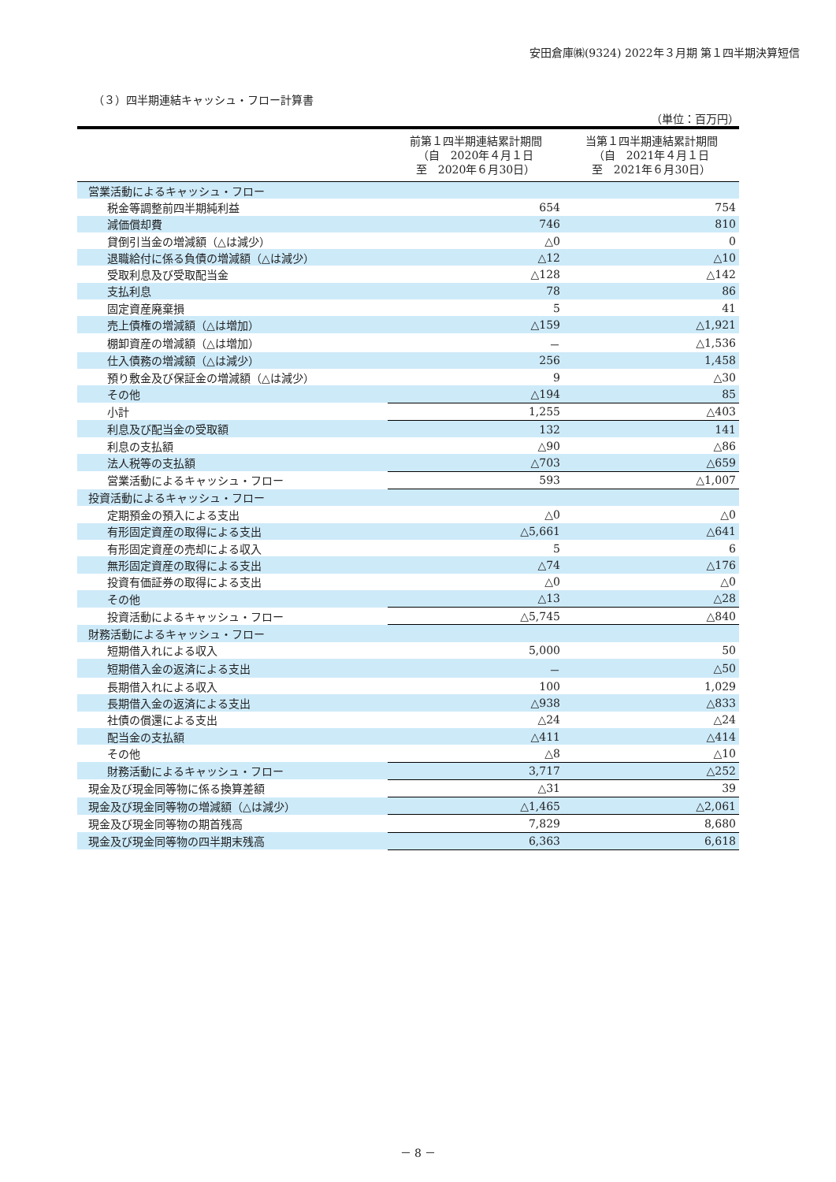安田倉庫㈱(9324) 2022年３月期 第１四半期決算短信
（３）四半期連結キャッシュ・フロー計算書
（単位：百万円）
| | 前第１四半期連結累計期間 （自 2020年４月１日 至 2020年６月30日） | 当第１四半期連結累計期間 （自 2021年４月１日 至 2021年６月30日） |
| --- | --- | --- |
| 営業活動によるキャッシュ・フロー | | |
| 税金等調整前四半期純利益 | 654 | 754 |
| 減価償却費 | 746 | 810 |
| 貸倒引当金の増減額（△は減少） | △0 | 0 |
| 退職給付に係る負債の増減額（△は減少） | △12 | △10 |
| 受取利息及び受取配当金 | △128 | △142 |
| 支払利息 | 78 | 86 |
| 固定資産廃棄損 | 5 | 41 |
| 売上債権の増減額（△は増加） | △159 | △1,921 |
| 棚卸資産の増減額（△は増加） | － | △1,536 |
| 仕入債務の増減額（△は減少） | 256 | 1,458 |
| 預り敷金及び保証金の増減額（△は減少） | 9 | △30 |
| その他 | △194 | 85 |
| 小計 | 1,255 | △403 |
| 利息及び配当金の受取額 | 132 | 141 |
| 利息の支払額 | △90 | △86 |
| 法人税等の支払額 | △703 | △659 |
| 営業活動によるキャッシュ・フロー | 593 | △1,007 |
| 投資活動によるキャッシュ・フロー | | |
| 定期預金の預入による支出 | △0 | △0 |
| 有形固定資産の取得による支出 | △5,661 | △641 |
| 有形固定資産の売却による収入 | 5 | 6 |
| 無形固定資産の取得による支出 | △74 | △176 |
| 投資有価証券の取得による支出 | △0 | △0 |
| その他 | △13 | △28 |
| 投資活動によるキャッシュ・フロー | △5,745 | △840 |
| 財務活動によるキャッシュ・フロー | | |
| 短期借入れによる収入 | 5,000 | 50 |
| 短期借入金の返済による支出 | － | △50 |
| 長期借入れによる収入 | 100 | 1,029 |
| 長期借入金の返済による支出 | △938 | △833 |
| 社債の償還による支出 | △24 | △24 |
| 配当金の支払額 | △411 | △414 |
| その他 | △8 | △10 |
| 財務活動によるキャッシュ・フロー | 3,717 | △252 |
| 現金及び現金同等物に係る換算差額 | △31 | 39 |
| 現金及び現金同等物の増減額（△は減少） | △1,465 | △2,061 |
| 現金及び現金同等物の期首残高 | 7,829 | 8,680 |
| 現金及び現金同等物の四半期末残高 | 6,363 | 6,618 |
－ 8 －